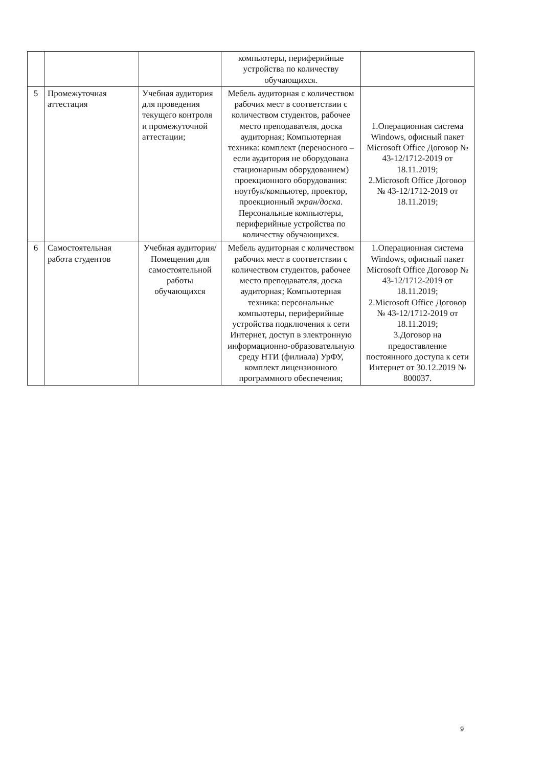| | | | компьютеры, периферийные устройства по количеству обучающихся. | |
| 5 | Промежуточная аттестация | Учебная аудитория для проведения текущего контроля и промежуточной аттестации; | Мебель аудиторная с количеством рабочих мест в соответствии с количеством студентов, рабочее место преподавателя, доска аудиторная; Компьютерная техника: комплект (переносного – если аудитория не оборудована стационарным оборудованием) проекционного оборудования: ноутбук/компьютер, проектор, проекционный экран/доска . Персональные компьютеры, периферийные устройства по количеству обучающихся. | 1.Операционная система Windows, офисный пакет Microsoft Office Договор № 43-12/1712-2019 от 18.11.2019; 2.Microsoft Office Договор № 43-12/1712-2019 от 18.11.2019; |
| 6 | Самостоятельная работа студентов | Учебная аудитория/ Помещения для самостоятельной работы обучающихся | Мебель аудиторная с количеством рабочих мест в соответствии с количеством студентов, рабочее место преподавателя, доска аудиторная; Компьютерная техника: персональные компьютеры, периферийные устройства подключения к сети Интернет, доступ в электронную информационно-образовательную среду НТИ (филиала) УрФУ, комплект лицензионного программного обеспечения; | 1.Операционная система Windows, офисный пакет Microsoft Office Договор № 43-12/1712-2019 от 18.11.2019; 2.Microsoft Office Договор № 43-12/1712-2019 от 18.11.2019; 3.Договор на предоставление постоянного доступа к сети Интернет от 30.12.2019 № 800037. |
9